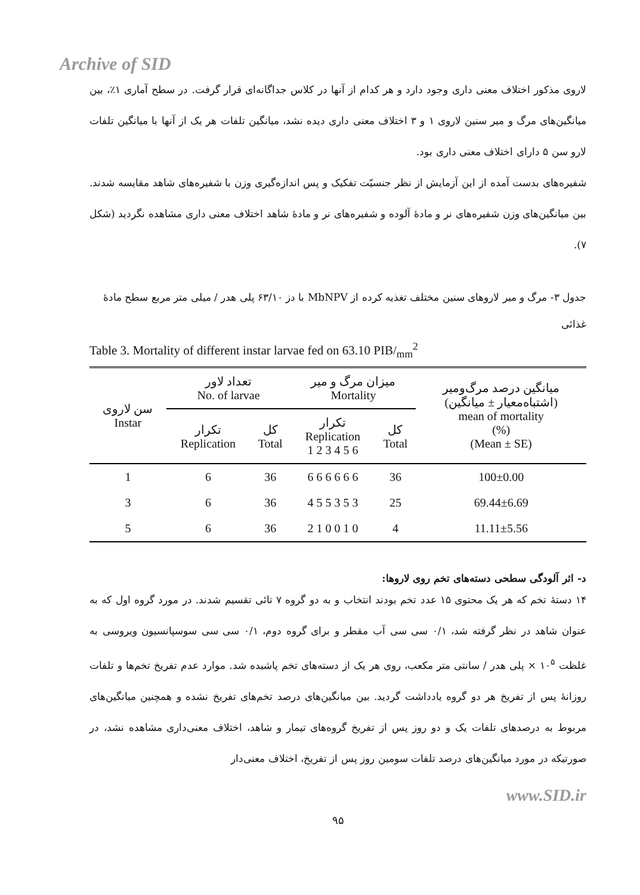Archive of SID
لاروی مذکور اختلاف معنی داری وجود دارد و هر کدام از آنها در کلاس جداگانه‌ای قرار گرفت. در سطح آماری ۱٪، بین میانگین‌های مرگ و میر سنین لاروی ۱ و ۳ اختلاف معنی داری دیده نشد، میانگین تلفات هر یک از آنها با میانگین تلفات لارو سن ۵ دارای اختلاف معنی داری بود.
شفیره‌های بدست آمده از این آزمایش از نظر جنسیّت تفکیک و پس اندازه‌گیری وزن با شفیره‌های شاهد مقایسه شدند. بین میانگین‌های وزن شفیره‌های نر و مادهٔ آلوده و شفیره‌های نر و مادهٔ شاهد اختلاف معنی داری مشاهده نگردید (شکل ۷).
جدول ۳- مرگ و میر لاروهای سنین مختلف تغذیه کرده از MbNPV با دز ۶۳/۱۰ پلی هدر / میلی متر مربع سطح مادهٔ غذائی
Table 3. Mortality of different instar larvae fed on 63.10 PIB/<sub>mm</sub><sup>2</sup>
| سن لاروی Instar | تعداد لاور No. of larvae | | میزان مرگ و میر Mortality | | میانگین درصد مرگ‌ومیر (اشتباه‌معیار ± میانگین) mean of mortality (%) (Mean ± SE) |
| --- | --- | --- | --- | --- | --- |
| | تکرار Replication | کل Total | تکرار Replication 1 2 3 4 5 6 | کل Total | |
| 1 | 6 | 36 | 6 6 6 6 6 6 | 36 | 100±0.00 |
| 3 | 6 | 36 | 4 5 5 3 5 3 | 25 | 69.44±6.69 |
| 5 | 6 | 36 | 2 1 0 0 1 0 | 4 | 11.11±5.56 |
د- اثر آلودگی سطحی دسته‌های تخم روی لاروها:
۱۴ دستهٔ تخم که هر یک محتوی ۱۵ عدد تخم بودند انتخاب و به دو گروه ۷ تائی تقسیم شدند. در مورد گروه اول که به عنوان شاهد در نظر گرفته شد، ۰/۱ سی سی آب مقطر و برای گروه دوم، ۰/۱ سی سی سوسپانسیون ویروسی به غلظت ۱۰<sup>۵</sup> × پلی هدر / سانتی متر مکعب، روی هر یک از دسته‌های تخم پاشیده شد. موارد عدم تفریخ تخم‌ها و تلفات روزانهٔ پس از تفریخ هر دو گروه یادداشت گردید. بین میانگین‌های درصد تخم‌های تفریخ نشده و همچنین میانگین‌های مربوط به درصدهای تلفات یک و دو روز پس از تفریخ گروه‌های تیمار و شاهد، اختلاف معنی‌داری مشاهده نشد، در صورتیکه در مورد میانگین‌های درصد تلفات سومین روز پس از تفریخ، اختلاف معنی‌دار
www.SID.ir
۹۵